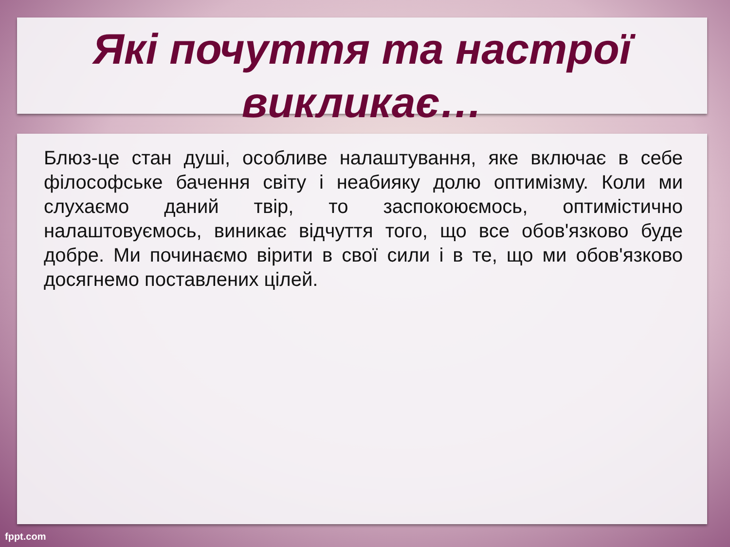Які почуття та настрої викликає…
Блюз-це стан душі, особливе налаштування, яке включає в себе філософське бачення світу і неабияку долю оптимізму. Коли ми слухаємо даний твір, то заспокоюємось, оптимістично налаштовуємось, виникає відчуття того, що все обов'язково буде добре. Ми починаємо вірити в свої сили і в те, що ми обов'язково досягнемо поставлених цілей.
fppt.com